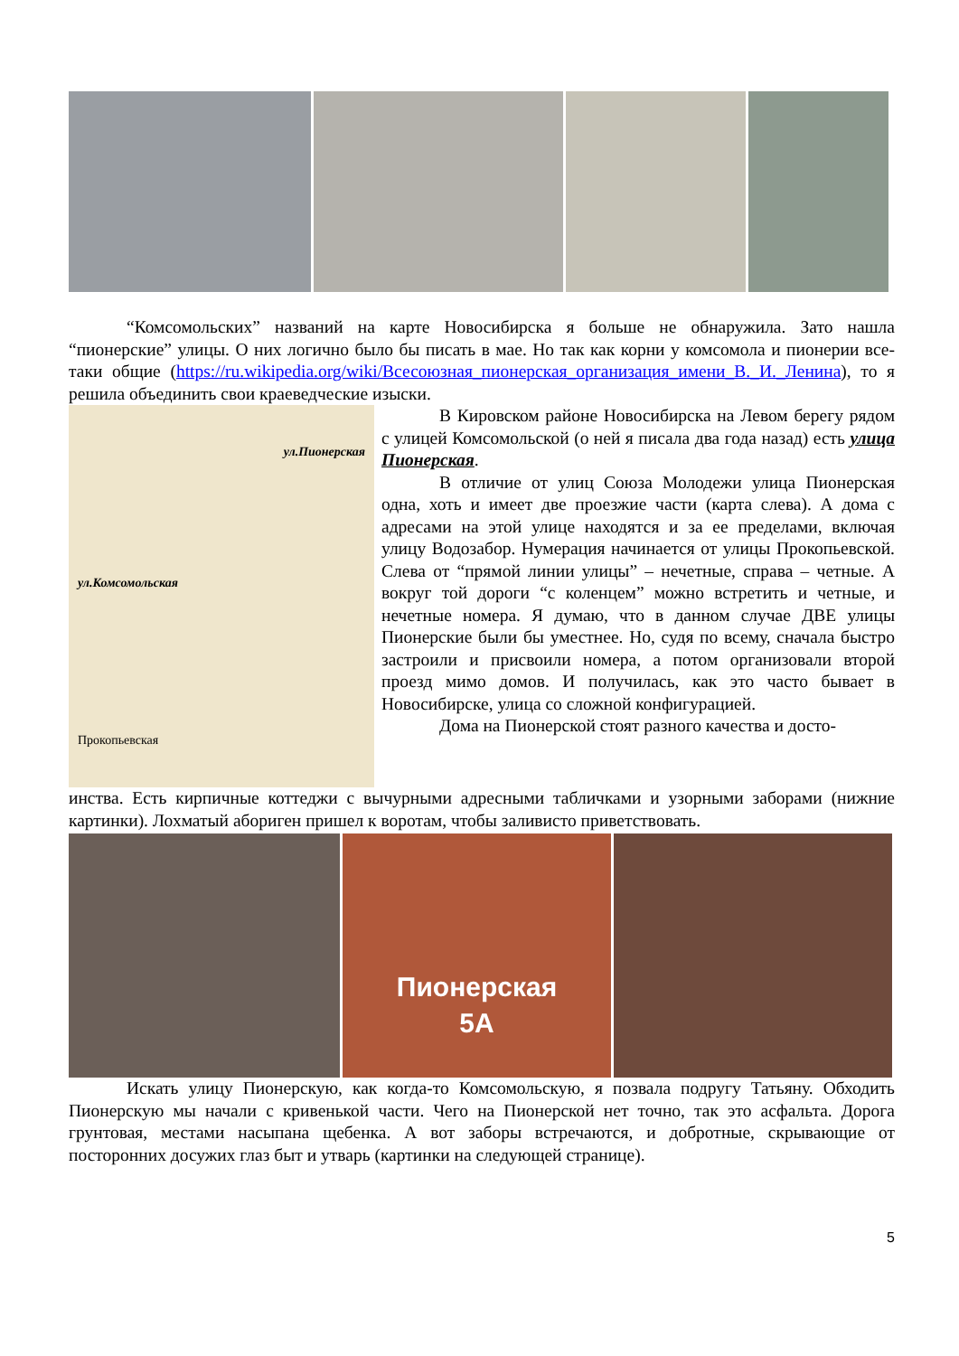“Комсомольских” названий на карте Новосибирска я больше не обнаружила. Зато нашла “пионерские” улицы. О них логично было бы писать в мае. Но так как корни у комсомола и пионерии все-таки общие (https://ru.wikipedia.org/wiki/Всесоюзная_пионерская_организация_имени_В._И._Ленина), то я решила объединить свои краеведческие изыски.
ул.Пионерская
ул.Комсомольская
Прокопьевская
В Кировском районе Новосибирска на Левом берегу рядом с улицей Комсомольской (о ней я писала два года назад) есть улица Пионерская.
В отличие от улиц Союза Молодежи улица Пионерская одна, хоть и имеет две проезжие части (карта слева). А дома с адресами на этой улице находятся и за ее пределами, включая улицу Водозабор. Нумерация начинается от улицы Прокопьевской. Слева от “прямой линии улицы” – нечетные, справа – четные. А вокруг той дороги “с коленцем” можно встретить и четные, и нечетные номера. Я думаю, что в данном случае ДВЕ улицы Пионерские были бы уместнее. Но, судя по всему, сначала быстро застроили и присвоили номера, а потом организовали второй проезд мимо домов. И получилась, как это часто бывает в Новосибирске, улица со сложной конфигурацией.
Дома на Пионерской стоят разного качества и досто-
инства. Есть кирпичные коттеджи с вычурными адресными табличками и узорными заборами (нижние картинки). Лохматый абориген пришел к воротам, чтобы заливисто приветствовать.
Пионерская
5А
Искать улицу Пионерскую, как когда-то Комсомольскую, я позвала подругу Татьяну. Обходить Пионерскую мы начали с кривенькой части. Чего на Пионерской нет точно, так это асфальта. Дорога грунтовая, местами насыпана щебенка. А вот заборы встречаются, и добротные, скрывающие от посторонних досужих глаз быт и утварь (картинки на следующей странице).
5